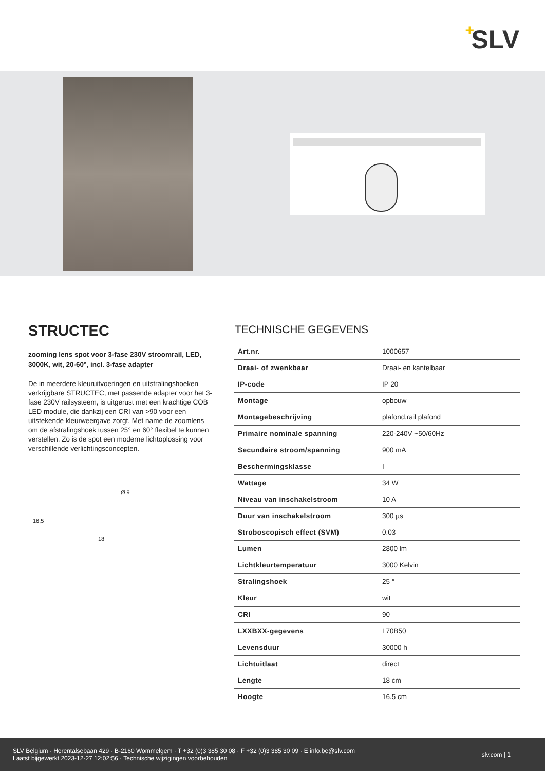+ SLV
STRUCTEC
zooming lens spot voor 3-fase 230V stroomrail, LED, 3000K, wit, 20-60°, incl. 3-fase adapter
De in meerdere kleuruitvoeringen en uitstralingshoeken verkrijgbare STRUCTEC, met passende adapter voor het 3-fase 230V railsysteem, is uitgerust met een krachtige COB LED module, die dankzij een CRI van >90 voor een uitstekende kleurweergave zorgt. Met name de zoomlens om de afstralingshoek tussen 25° en 60° flexibel te kunnen verstellen. Zo is de spot een moderne lichtoplossing voor verschillende verlichtingsconcepten.
Ø 9
16,5
18
TECHNISCHE GEGEVENS
| Art.nr. | 1000657 |
| Draai- of zwenkbaar | Draai- en kantelbaar |
| IP-code | IP 20 |
| Montage | opbouw |
| Montagebeschrijving | plafond,rail plafond |
| Primaire nominale spanning | 220-240V ~50/60Hz |
| Secundaire stroom/spanning | 900 mA |
| Beschermingsklasse | I |
| Wattage | 34 W |
| Niveau van inschakelstroom | 10 A |
| Duur van inschakelstroom | 300 µs |
| Stroboscopisch effect (SVM) | 0.03 |
| Lumen | 2800 lm |
| Lichtkleurtemperatuur | 3000 Kelvin |
| Stralingshoek | 25 ° |
| Kleur | wit |
| CRI | 90 |
| LXXBXX-gegevens | L70B50 |
| Levensduur | 30000 h |
| Lichtuitlaat | direct |
| Lengte | 18 cm |
| Hoogte | 16.5 cm |
SLV Belgium · Herentalsebaan 429 · B-2160 Wommelgem · T +32 (0)3 385 30 08 · F +32 (0)3 385 30 09 · E info.be@slv.com
Laatst bijgewerkt 2023-12-27 12:02:56 · Technische wijzigingen voorbehouden
slv.com | 1